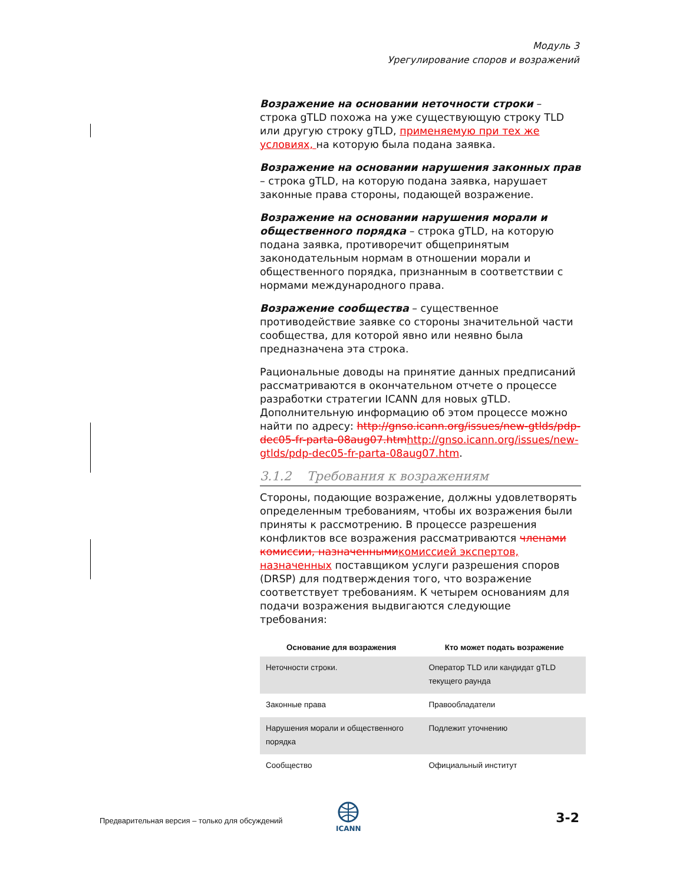Модуль 3
Урегулирование споров и возражений
Возражение на основании неточности строки – строка gTLD похожа на уже существующую строку TLD или другую строку gTLD, применяемую при тех же условиях, на которую была подана заявка.
Возражение на основании нарушения законных прав – строка gTLD, на которую подана заявка, нарушает законные права стороны, подающей возражение.
Возражение на основании нарушения морали и общественного порядка – строка gTLD, на которую подана заявка, противоречит общепринятым законодательным нормам в отношении морали и общественного порядка, признанным в соответствии с нормами международного права.
Возражение сообщества – существенное противодействие заявке со стороны значительной части сообщества, для которой явно или неявно была предназначена эта строка.
Рациональные доводы на принятие данных предписаний рассматриваются в окончательном отчете о процессе разработки стратегии ICANN для новых gTLD. Дополнительную информацию об этом процессе можно найти по адресу: http://gnso.icann.org/issues/new-gtlds/pdp-dec05-fr-parta-08aug07.htm http://gnso.icann.org/issues/new-gtlds/pdp-dec05-fr-parta-08aug07.htm.
3.1.2 Требования к возражениям
Стороны, подающие возражение, должны удовлетворять определенным требованиям, чтобы их возражения были приняты к рассмотрению. В процессе разрешения конфликтов все возражения рассматриваются членами комиссии, назначенными комиссией экспертов, назначенных поставщиком услуги разрешения споров (DRSP) для подтверждения того, что возражение соответствует требованиям. К четырем основаниям для подачи возражения выдвигаются следующие требования:
| Основание для возражения | Кто может подать возражение |
| --- | --- |
| Неточности строки. | Оператор TLD или кандидат gTLD текущего раунда |
| Законные права | Правообладатели |
| Нарушения морали и общественного порядка | Подлежит уточнению |
| Сообщество | Официальный институт |
Предварительная версия – только для обсуждений
ICANN 3-2